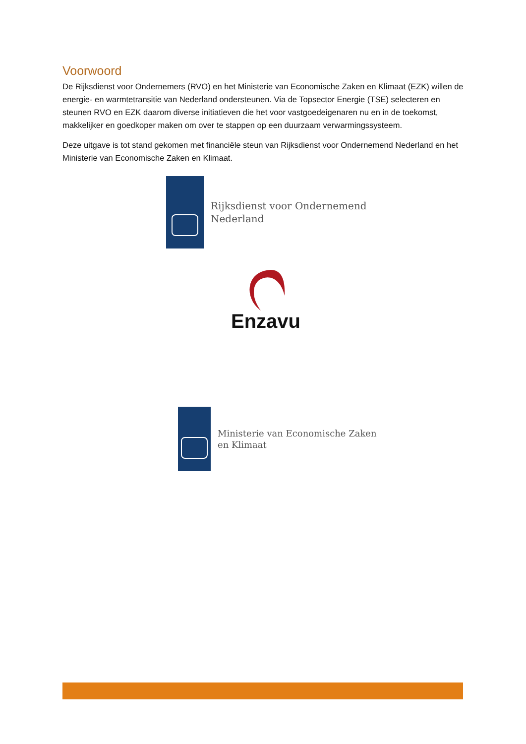Voorwoord
De Rijksdienst voor Ondernemers (RVO) en het Ministerie van Economische Zaken en Klimaat (EZK) willen de energie- en warmtetransitie van Nederland ondersteunen. Via de Topsector Energie (TSE) selecteren en steunen RVO en EZK daarom diverse initiatieven die het voor vastgoedeigenaren nu en in de toekomst, makkelijker en goedkoper maken om over te stappen op een duurzaam verwarmingssysteem.
Deze uitgave is tot stand gekomen met financiële steun van Rijksdienst voor Ondernemend Nederland en het Ministerie van Economische Zaken en Klimaat.
Rijksdienst voor Ondernemend
Nederland
Enzavu
Ministerie van Economische Zaken
en Klimaat